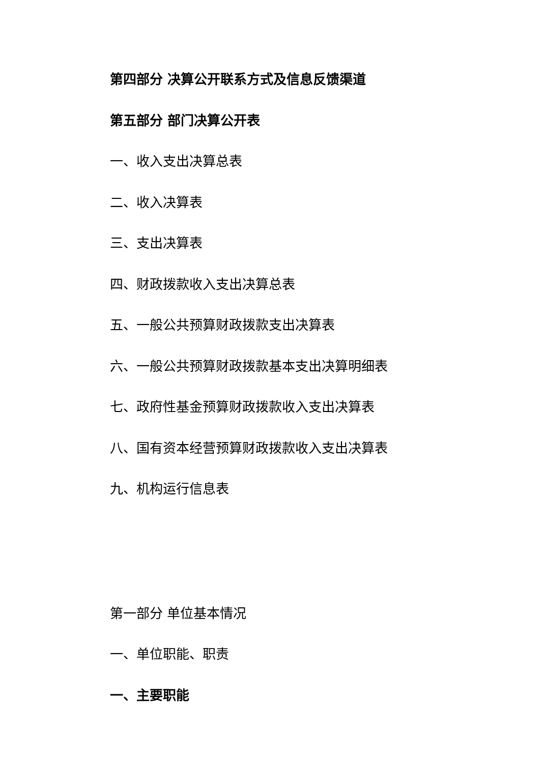第四部分 决算公开联系方式及信息反馈渠道
第五部分 部门决算公开表
一、收入支出决算总表
二、收入决算表
三、支出决算表
四、财政拨款收入支出决算总表
五、一般公共预算财政拨款支出决算表
六、一般公共预算财政拨款基本支出决算明细表
七、政府性基金预算财政拨款收入支出决算表
八、国有资本经营预算财政拨款收入支出决算表
九、机构运行信息表
第一部分 单位基本情况
一、单位职能、职责
一、主要职能